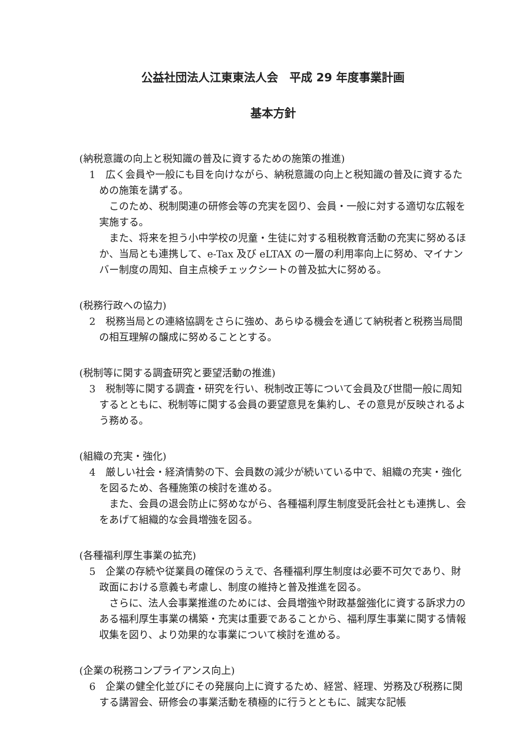公益社団法人江東東法人会　平成 29 年度事業計画
基本方針
(納税意識の向上と税知識の普及に資するための施策の推進)
1　広く会員や一般にも目を向けながら、納税意識の向上と税知識の普及に資するための施策を講ずる。
このため、税制関連の研修会等の充実を図り、会員・一般に対する適切な広報を実施する。
また、将来を担う小中学校の児童・生徒に対する租税教育活動の充実に努めるほか、当局とも連携して、e-Tax 及び eLTAX の一層の利用率向上に努め、マイナンバー制度の周知、自主点検チェックシートの普及拡大に努める。
(税務行政への協力)
2　税務当局との連絡協調をさらに強め、あらゆる機会を通じて納税者と税務当局間の相互理解の醸成に努めることとする。
(税制等に関する調査研究と要望活動の推進)
3　税制等に関する調査・研究を行い、税制改正等について会員及び世間一般に周知するとともに、税制等に関する会員の要望意見を集約し、その意見が反映されるよう務める。
(組織の充実・強化)
4　厳しい社会・経済情勢の下、会員数の減少が続いている中で、組織の充実・強化を図るため、各種施策の検討を進める。
また、会員の退会防止に努めながら、各種福利厚生制度受託会社とも連携し、会をあげて組織的な会員増強を図る。
(各種福利厚生事業の拡充)
5　企業の存続や従業員の確保のうえで、各種福利厚生制度は必要不可欠であり、財政面における意義も考慮し、制度の維持と普及推進を図る。
さらに、法人会事業推進のためには、会員増強や財政基盤強化に資する訴求力のある福利厚生事業の構築・充実は重要であることから、福利厚生事業に関する情報収集を図り、より効果的な事業について検討を進める。
(企業の税務コンプライアンス向上)
6　企業の健全化並びにその発展向上に資するため、経営、経理、労務及び税務に関する講習会、研修会の事業活動を積極的に行うとともに、誠実な記帳